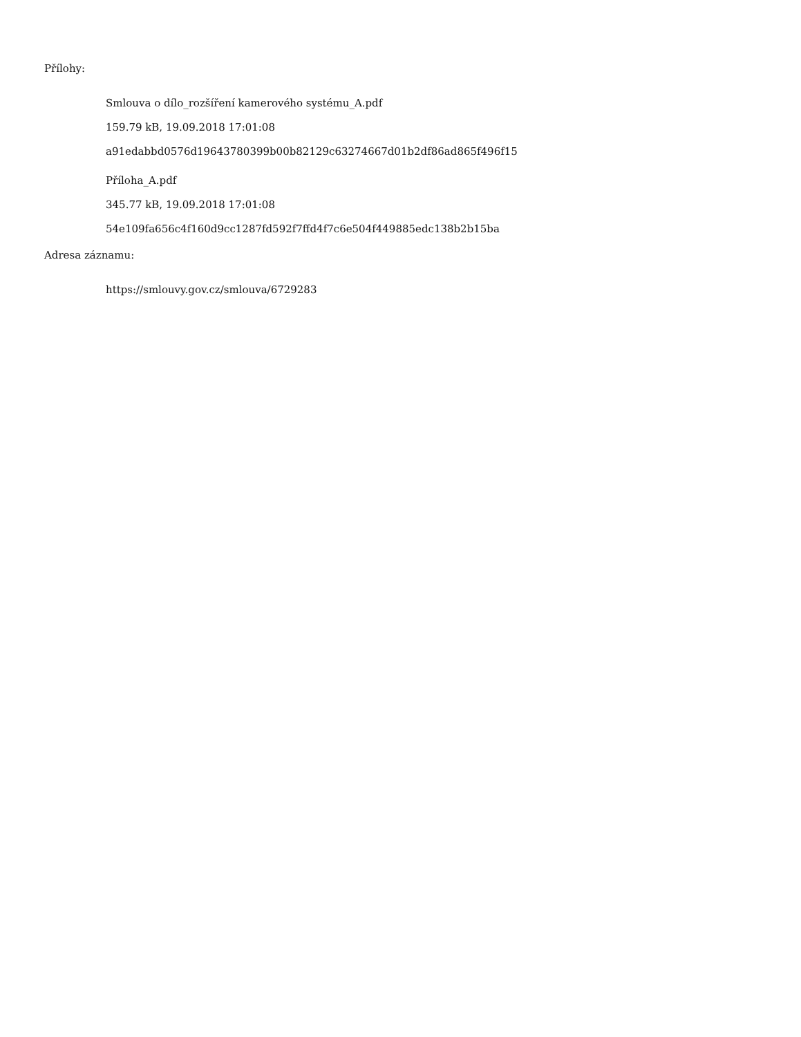Přílohy:
Smlouva o dílo_rozšíření kamerového systému_A.pdf
159.79 kB, 19.09.2018 17:01:08
a91edabbd0576d19643780399b00b82129c63274667d01b2df86ad865f496f15
Příloha_A.pdf
345.77 kB, 19.09.2018 17:01:08
54e109fa656c4f160d9cc1287fd592f7ffd4f7c6e504f449885edc138b2b15ba
Adresa záznamu:
https://smlouvy.gov.cz/smlouva/6729283